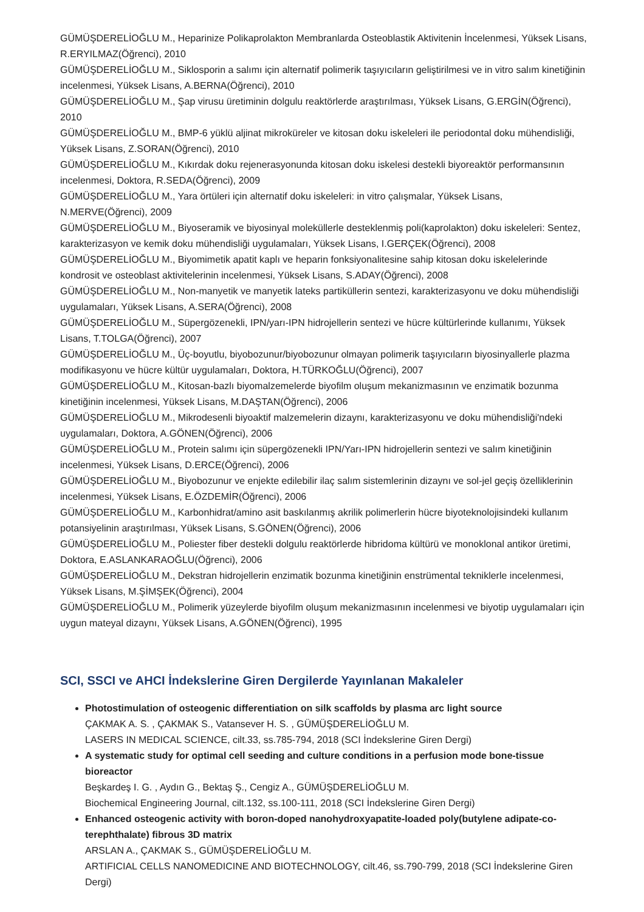GÜMÜŞDERELİOĞLU M., Heparinize Polikaprolakton Membranlarda Osteoblastik Aktivitenin İncelenmesi, Yüksek Lisans, R.ERYILMAZ(Öğrenci), 2010
GÜMÜŞDERELİOĞLU M., Siklosporin a salımı için alternatif polimerik taşıyıcıların geliştirilmesi ve in vitro salım kinetiğinin incelenmesi, Yüksek Lisans, A.BERNA(Öğrenci), 2010
GÜMÜŞDERELİOĞLU M., Şap virusu üretiminin dolgulu reaktörlerde araştırılması, Yüksek Lisans, G.ERGİN(Öğrenci), 2010
GÜMÜŞDERELİOĞLU M., BMP-6 yüklü aljinat mikroküreler ve kitosan doku iskeleleri ile periodontal doku mühendisliği, Yüksek Lisans, Z.SORAN(Öğrenci), 2010
GÜMÜŞDERELİOĞLU M., Kıkırdak doku rejenerasyonunda kitosan doku iskelesi destekli biyoreaktör performansının incelenmesi, Doktora, R.SEDA(Öğrenci), 2009
GÜMÜŞDERELİOĞLU M., Yara örtüleri için alternatif doku iskeleleri: in vitro çalışmalar, Yüksek Lisans, N.MERVE(Öğrenci), 2009
GÜMÜŞDERELİOĞLU M., Biyoseramik ve biyosinyal moleküllerle desteklenmiş poli(kaprolakton) doku iskeleleri: Sentez, karakterizasyon ve kemik doku mühendisliği uygulamaları, Yüksek Lisans, I.GERÇEK(Öğrenci), 2008
GÜMÜŞDERELİOĞLU M., Biyomimetik apatit kaplı ve heparin fonksiyonalitesine sahip kitosan doku iskelelerinde kondrosit ve osteoblast aktivitelerinin incelenmesi, Yüksek Lisans, S.ADAY(Öğrenci), 2008
GÜMÜŞDERELİOĞLU M., Non-manyetik ve manyetik lateks partiküllerin sentezi, karakterizasyonu ve doku mühendisliği uygulamaları, Yüksek Lisans, A.SERA(Öğrenci), 2008
GÜMÜŞDERELİOĞLU M., Süpergözenekli, IPN/yarı-IPN hidrojellerin sentezi ve hücre kültürlerinde kullanımı, Yüksek Lisans, T.TOLGA(Öğrenci), 2007
GÜMÜŞDERELİOĞLU M., Üç-boyutlu, biyobozunur/biyobozunur olmayan polimerik taşıyıcıların biyosinyallerle plazma modifikasyonu ve hücre kültür uygulamaları, Doktora, H.TÜRKOĞLU(Öğrenci), 2007
GÜMÜŞDERELİOĞLU M., Kitosan-bazlı biyomalzemelerde biyofilm oluşum mekanizmasının ve enzimatik bozunma kinetiğinin incelenmesi, Yüksek Lisans, M.DAŞTAN(Öğrenci), 2006
GÜMÜŞDERELİOĞLU M., Mikrodesenli biyoaktif malzemelerin dizaynı, karakterizasyonu ve doku mühendisliği'ndeki uygulamaları, Doktora, A.GÖNEN(Öğrenci), 2006
GÜMÜŞDERELİOĞLU M., Protein salımı için süpergözenekli IPN/Yarı-IPN hidrojellerin sentezi ve salım kinetiğinin incelenmesi, Yüksek Lisans, D.ERCE(Öğrenci), 2006
GÜMÜŞDERELİOĞLU M., Biyobozunur ve enjekte edilebilir ilaç salım sistemlerinin dizaynı ve sol-jel geçiş özelliklerinin incelenmesi, Yüksek Lisans, E.ÖZDEMİR(Öğrenci), 2006
GÜMÜŞDERELİOĞLU M., Karbonhidrat/amino asit baskılanmış akrilik polimerlerin hücre biyoteknolojisindeki kullanım potansiyelinin araştırılması, Yüksek Lisans, S.GÖNEN(Öğrenci), 2006
GÜMÜŞDERELİOĞLU M., Poliester fiber destekli dolgulu reaktörlerde hibridoma kültürü ve monoklonal antikor üretimi, Doktora, E.ASLANKARAOĞLU(Öğrenci), 2006
GÜMÜŞDERELİOĞLU M., Dekstran hidrojellerin enzimatik bozunma kinetiğinin enstrümental tekniklerle incelenmesi, Yüksek Lisans, M.ŞİMŞEK(Öğrenci), 2004
GÜMÜŞDERELİOĞLU M., Polimerik yüzeylerde biyofilm oluşum mekanizmasının incelenmesi ve biyotip uygulamaları için uygun mateyal dizaynı, Yüksek Lisans, A.GÖNEN(Öğrenci), 1995
SCI, SSCI ve AHCI İndekslerine Giren Dergilerde Yayınlanan Makaleler
Photostimulation of osteogenic differentiation on silk scaffolds by plasma arc light source
ÇAKMAK A. S. , ÇAKMAK S., Vatansever H. S. , GÜMÜŞDERELİOĞLU M.
LASERS IN MEDICAL SCIENCE, cilt.33, ss.785-794, 2018 (SCI İndekslerine Giren Dergi)
A systematic study for optimal cell seeding and culture conditions in a perfusion mode bone-tissue bioreactor
Beşkardeş I. G. , Aydın G., Bektaş Ş., Cengiz A., GÜMÜŞDERELİOĞLU M.
Biochemical Engineering Journal, cilt.132, ss.100-111, 2018 (SCI İndekslerine Giren Dergi)
Enhanced osteogenic activity with boron-doped nanohydroxyapatite-loaded poly(butylene adipate-co-terephthalate) fibrous 3D matrix
ARSLAN A., ÇAKMAK S., GÜMÜŞDERELİOĞLU M.
ARTIFICIAL CELLS NANOMEDICINE AND BIOTECHNOLOGY, cilt.46, ss.790-799, 2018 (SCI İndekslerine Giren Dergi)